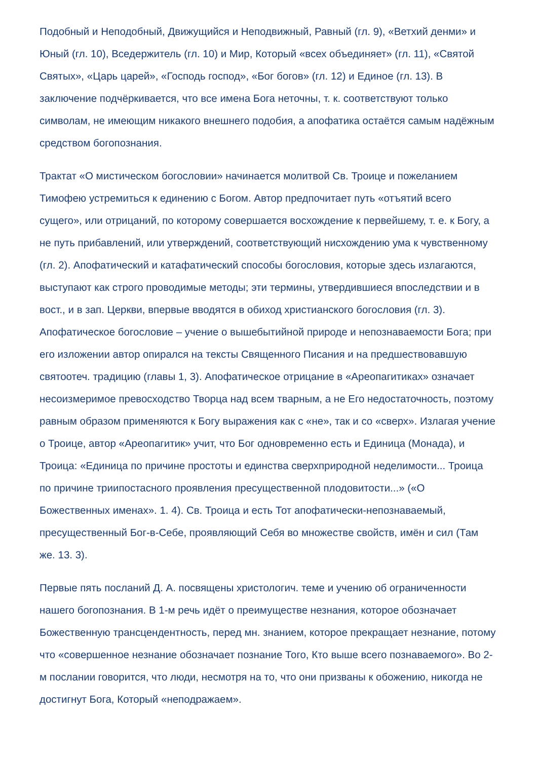Подобный и Неподобный, Движущийся и Неподвижный, Равный (гл. 9), «Ветхий денми» и Юный (гл. 10), Вседержитель (гл. 10) и Мир, Который «всех объединяет» (гл. 11), «Святой Святых», «Царь царей», «Господь господ», «Бог богов» (гл. 12) и Единое (гл. 13). В заключение подчёркивается, что все имена Бога неточны, т. к. соответствуют только символам, не имеющим никакого внешнего подобия, а апофатика остаётся самым надёжным средством богопознания.
Трактат «О мистическом богословии» начинается молитвой Св. Троице и пожеланием Тимофею устремиться к единению с Богом. Автор предпочитает путь «отъятий всего сущего», или отрицаний, по которому совершается восхождение к первейшему, т. е. к Богу, а не путь прибавлений, или утверждений, соответствующий нисхождению ума к чувственному (гл. 2). Апофатический и катафатический способы богословия, которые здесь излагаются, выступают как строго проводимые методы; эти термины, утвердившиеся впоследствии и в вост., и в зап. Церкви, впервые вводятся в обиход христианского богословия (гл. 3). Апофатическое богословие – учение о вышебытийной природе и непознаваемости Бога; при его изложении автор опирался на тексты Священного Писания и на предшествовавшую святоотеч. традицию (главы 1, 3). Апофатическое отрицание в «Ареопагитиках» означает несоизмеримое превосходство Творца над всем тварным, а не Его недостаточность, поэтому равным образом применяются к Богу выражения как с «не», так и со «сверх». Излагая учение о Троице, автор «Ареопагитик» учит, что Бог одновременно есть и Единица (Монада), и Троица: «Единица по причине простоты и единства сверхприродной неделимости... Троица по причине триипостасного проявления пресущественной плодовитости...» («О Божественных именах». 1. 4). Св. Троица и есть Тот апофатически-непознаваемый, пресущественный Бог-в-Себе, проявляющий Себя во множестве свойств, имён и сил (Там же. 13. 3).
Первые пять посланий Д. А. посвящены христологич. теме и учению об ограниченности нашего богопознания. В 1-м речь идёт о преимуществе незнания, которое обозначает Божественную трансцендентность, перед мн. знанием, которое прекращает незнание, потому что «совершенное незнание обозначает познание Того, Кто выше всего познаваемого». Во 2-м послании говорится, что люди, несмотря на то, что они призваны к обожению, никогда не достигнут Бога, Который «неподражаем».